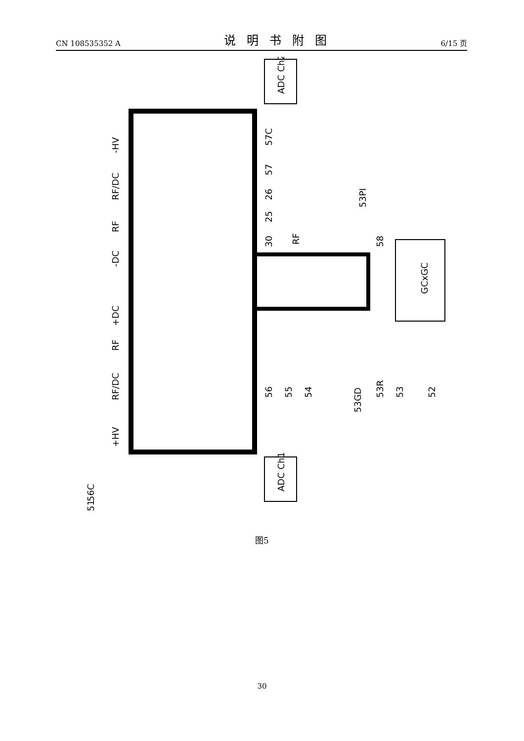CN 108535352 A 说明书附图 6/15 页
GCxGC
ADC Ch2
ADC Ch1
-HV
RF/DC
RF
-DC
+DC
RF
RF/DC
+HV
RF
57C
57
26
25
30
56
55
54
53GD
53R
53
52
53PI
58
56C
51
图5
30